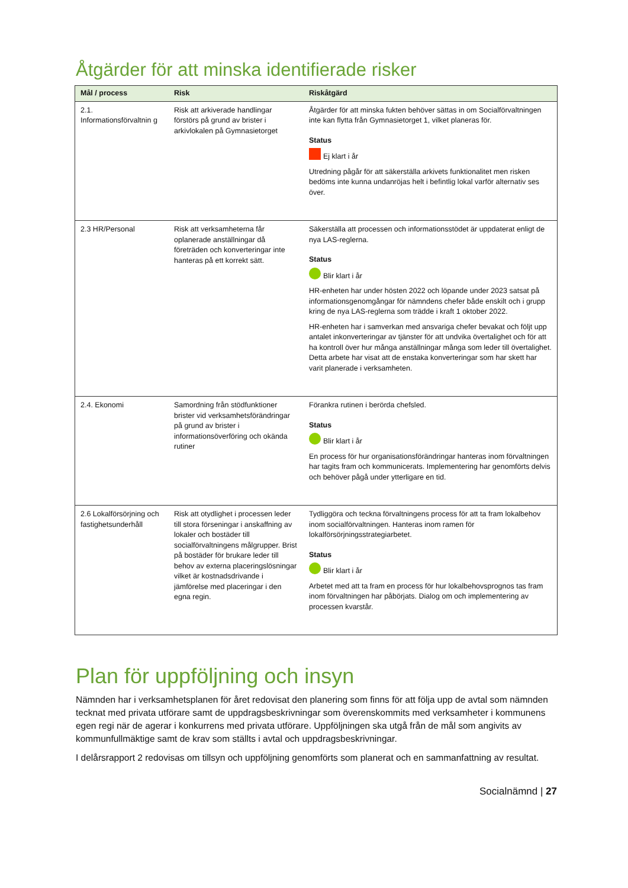Åtgärder för att minska identifierade risker
| Mål / process | Risk | Riskåtgärd |
| --- | --- | --- |
| 2.1. Informationsförvaltnin g | Risk att arkiverade handlingar förstörs på grund av brister i arkivlokalen på Gymnasietorget | Åtgärder för att minska fukten behöver sättas in om Socialförvaltningen inte kan flytta från Gymnasietorget 1, vilket planeras för. Status Ej klart i år Utredning pågår för att säkerställa arkivets funktionalitet men risken bedöms inte kunna undanröjas helt i befintlig lokal varför alternativ ses över. |
| 2.3 HR/Personal | Risk att verksamheterna får oplanerade anställningar då företräden och konverteringar inte hanteras på ett korrekt sätt. | Säkerställa att processen och informationsstödet är uppdaterat enligt de nya LAS-reglerna. Status Blir klart i år HR-enheten har under hösten 2022 och löpande under 2023 satsat på informationsgenomgångar för nämndens chefer både enskilt och i grupp kring de nya LAS-reglerna som trädde i kraft 1 oktober 2022. HR-enheten har i samverkan med ansvariga chefer bevakat och följt upp antalet inkonverteringar av tjänster för att undvika övertalighet och för att ha kontroll över hur många anställningar många som leder till övertalighet. Detta arbete har visat att de enstaka konverteringar som har skett har varit planerade i verksamheten. |
| 2.4. Ekonomi | Samordning från stödfunktioner brister vid verksamhetsförändringar på grund av brister i informationsöverföring och okända rutiner | Förankra rutinen i berörda chefsled. Status Blir klart i år En process för hur organisationsförändringar hanteras inom förvaltningen har tagits fram och kommunicerats. Implementering har genomförts delvis och behöver pågå under ytterligare en tid. |
| 2.6 Lokalförsörjning och fastighetsunderhåll | Risk att otydlighet i processen leder till stora förseningar i anskaffning av lokaler och bostäder till socialförvaltningens målgrupper. Brist på bostäder för brukare leder till behov av externa placeringslösningar vilket är kostnadsdrivande i jämförelse med placeringar i den egna regin. | Tydliggöra och teckna förvaltningens process för att ta fram lokalbehov inom socialförvaltningen. Hanteras inom ramen för lokalförsörjningsstrategiarbetet. Status Blir klart i år Arbetet med att ta fram en process för hur lokalbehovsprognos tas fram inom förvaltningen har påbörjats. Dialog om och implementering av processen kvarstår. |
Plan för uppföljning och insyn
Nämnden har i verksamhetsplanen för året redovisat den planering som finns för att följa upp de avtal som nämnden tecknat med privata utförare samt de uppdragsbeskrivningar som överenskommits med verksamheter i kommunens egen regi när de agerar i konkurrens med privata utförare. Uppföljningen ska utgå från de mål som angivits av kommunfullmäktige samt de krav som ställts i avtal och uppdragsbeskrivningar.
I delårsrapport 2 redovisas om tillsyn och uppföljning genomförts som planerat och en sammanfattning av resultat.
Socialnämnd | 27